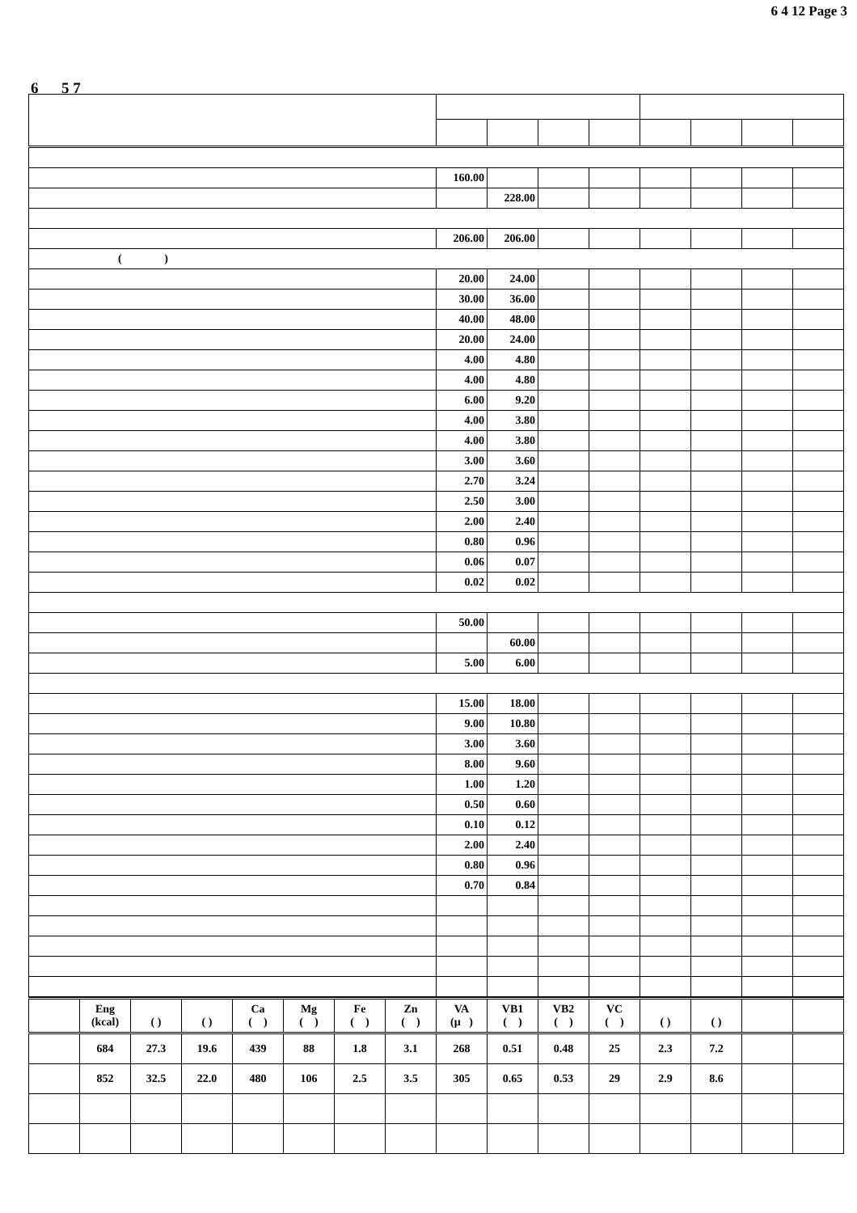6 4 12 Page 3
6 5 7
| | 160.00 | | | | | | | |
| | | 228.00 | | | | | | |
| | 206.00 | 206.00 | | | | | | |
| ( ) | | | | | | | | |
| | 20.00 | 24.00 | | | | | | |
| | 30.00 | 36.00 | | | | | | |
| | 40.00 | 48.00 | | | | | | |
| | 20.00 | 24.00 | | | | | | |
| | 4.00 | 4.80 | | | | | | |
| | 4.00 | 4.80 | | | | | | |
| | 6.00 | 9.20 | | | | | | |
| | 4.00 | 3.80 | | | | | | |
| | 4.00 | 3.80 | | | | | | |
| | 3.00 | 3.60 | | | | | | |
| | 2.70 | 3.24 | | | | | | |
| | 2.50 | 3.00 | | | | | | |
| | 2.00 | 2.40 | | | | | | |
| | 0.80 | 0.96 | | | | | | |
| | 0.06 | 0.07 | | | | | | |
| | 0.02 | 0.02 | | | | | | |
| | 50.00 | | | | | | | |
| | | 60.00 | | | | | | |
| | 5.00 | 6.00 | | | | | | |
| | 15.00 | 18.00 | | | | | | |
| | 9.00 | 10.80 | | | | | | |
| | 3.00 | 3.60 | | | | | | |
| | 8.00 | 9.60 | | | | | | |
| | 1.00 | 1.20 | | | | | | |
| | 0.50 | 0.60 | | | | | | |
| | 0.10 | 0.12 | | | | | | |
| | 2.00 | 2.40 | | | | | | |
| | 0.80 | 0.96 | | | | | | |
| | 0.70 | 0.84 | | | | | | |
| | Eng (kcal) | ( ) | ( ) | Ca ( ) | Mg ( ) | Fe ( ) | Zn ( ) | VA (μ ) | VB1 ( ) | VB2 ( ) | VC ( ) | ( ) | ( ) | | |
| --- | --- | --- | --- | --- | --- | --- | --- | --- | --- | --- | --- | --- | --- | --- | --- |
| | 684 | 27.3 | 19.6 | 439 | 88 | 1.8 | 3.1 | 268 | 0.51 | 0.48 | 25 | 2.3 | 7.2 | | |
| | 852 | 32.5 | 22.0 | 480 | 106 | 2.5 | 3.5 | 305 | 0.65 | 0.53 | 29 | 2.9 | 8.6 | | |